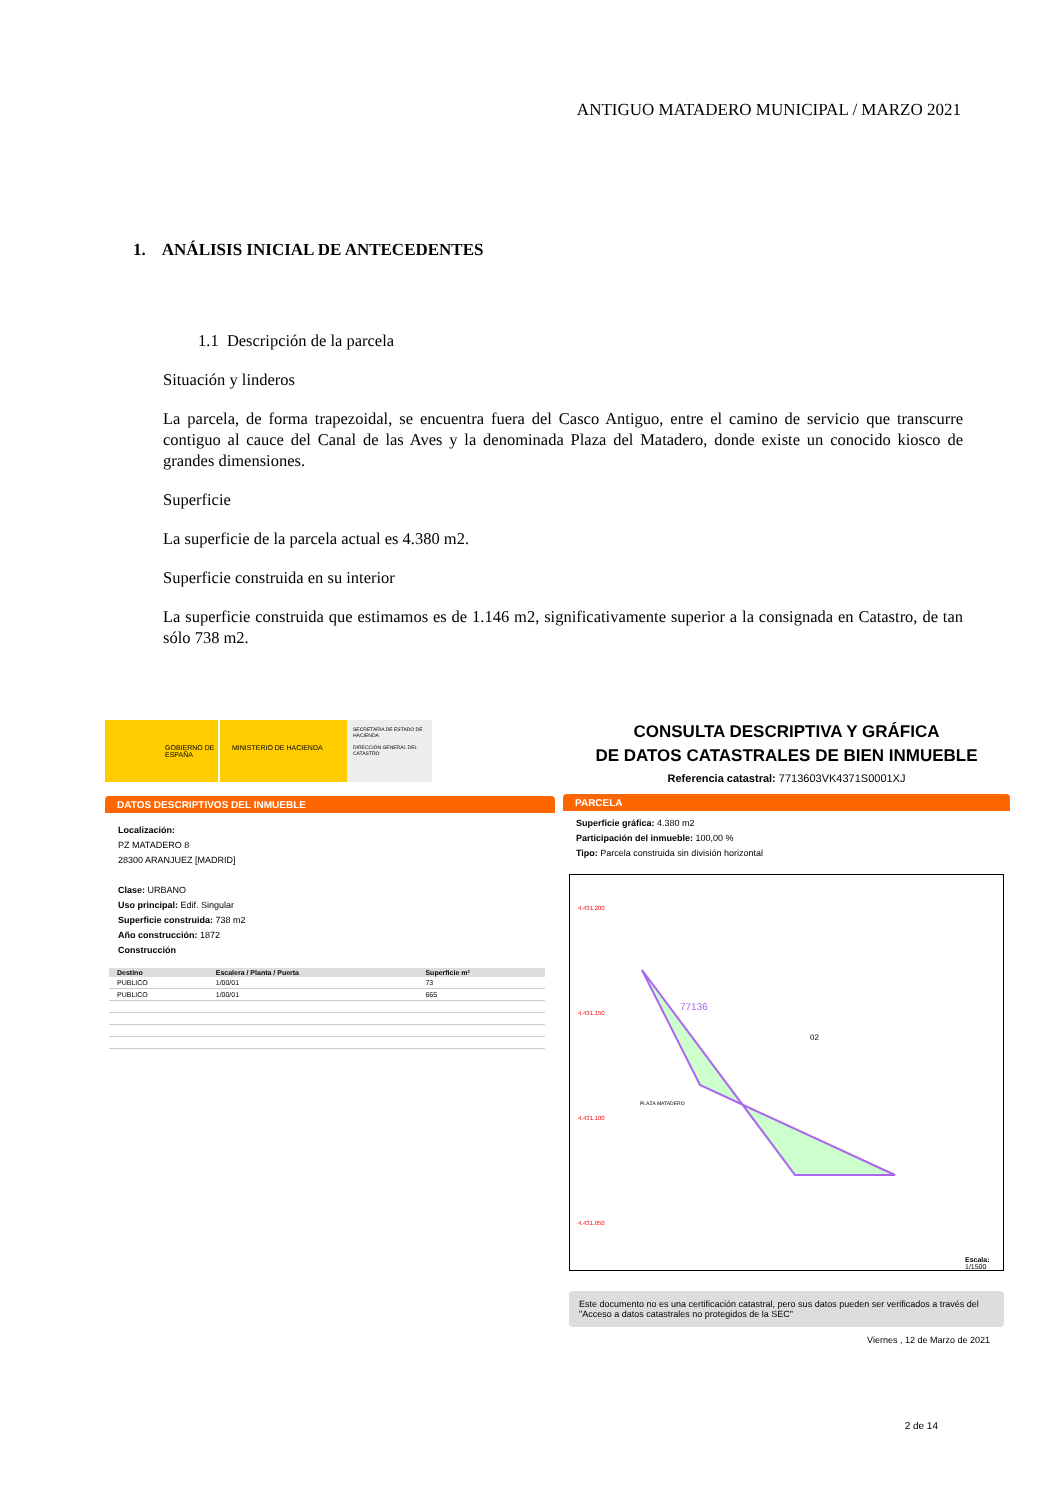ANTIGUO MATADERO MUNICIPAL / MARZO 2021
1. ANÁLISIS INICIAL DE ANTECEDENTES
1.1 Descripción de la parcela
Situación y linderos
La parcela, de forma trapezoidal, se encuentra fuera del Casco Antiguo, entre el camino de servicio que transcurre contiguo al cauce del Canal de las Aves y la denominada Plaza del Matadero, donde existe un conocido kiosco de grandes dimensiones.
Superficie
La superficie de la parcela actual es 4.380 m2.
Superficie construida en su interior
La superficie construida que estimamos es de 1.146 m2, significativamente superior a la consignada en Catastro, de tan sólo 738 m2.
GOBIERNO DE ESPAÑA MINISTERIO DE HACIENDA
SECRETARÍA DE ESTADO DE HACIENDA
DIRECCIÓN GENERAL DEL CATASTRO
DATOS DESCRIPTIVOS DEL INMUEBLE
Localización:
PZ MATADERO 8
28300 ARANJUEZ [MADRID]
Clase: URBANO
Uso principal: Edif. Singular
Superficie construida: 738 m2
Año construcción: 1872
Construcción
| Destino | Escalera / Planta / Puerta | Superficie m² |
| --- | --- | --- |
| PUBLICO | 1/00/01 | 73 |
| PUBLICO | 1/00/01 | 665 |
CONSULTA DESCRIPTIVA Y GRÁFICA
DE DATOS CATASTRALES DE BIEN INMUEBLE
Referencia catastral: 7713603VK4371S0001XJ
PARCELA
Superficie gráfica: 4.380 m2
Participación del inmueble: 100,00 %
Tipo: Parcela construida sin división horizontal
77136
02
PLAZA MATADERO
4.431.200
4.431.150
4.431.100
4.431.050
Escala:
1/1500
Este documento no es una certificación catastral, pero sus datos pueden ser verificados a través del "Acceso a datos catastrales no protegidos de la SEC"
Viernes , 12 de Marzo de 2021
2 de 14